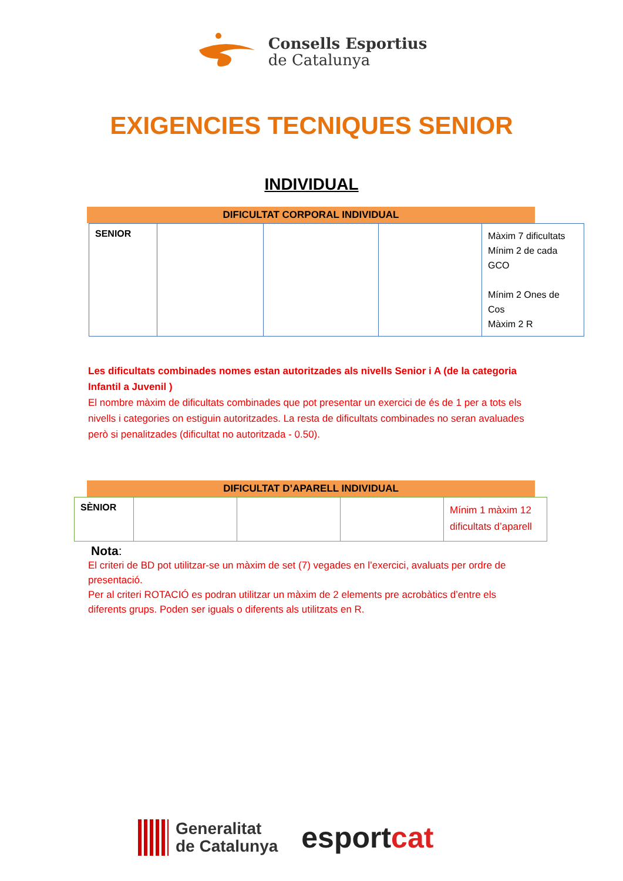Consells Esportius
de Catalunya
EXIGENCIES TECNIQUES SENIOR
INDIVIDUAL
DIFICULTAT CORPORAL INDIVIDUAL
| SENIOR | | | | Màxim 7 dificultats Mínim 2 de cada GCO Mínim 2 Ones de Cos Màxim 2 R |
Les dificultats combinades nomes estan autoritzades als nivells Senior i A (de la categoria Infantil a Juvenil )
El nombre màxim de dificultats combinades que pot presentar un exercici de és de 1 per a tots els nivells i categories on estiguin autoritzades. La resta de dificultats combinades no seran avaluades però si penalitzades (dificultat no autoritzada - 0.50).
DIFICULTAT D’APARELL INDIVIDUAL
| SÈNIOR | | | | Mínim 1 màxim 12 dificultats d’aparell |
Nota:
El criteri de BD pot utilitzar-se un màxim de set (7) vegades en l’exercici, avaluats per ordre de presentació.
Per al criteri ROTACIÓ es podran utilitzar un màxim de 2 elements pre acrobàtics d’entre els diferents grups. Poden ser iguals o diferents als utilitzats en R.
Generalitat
de Catalunya
esportcat